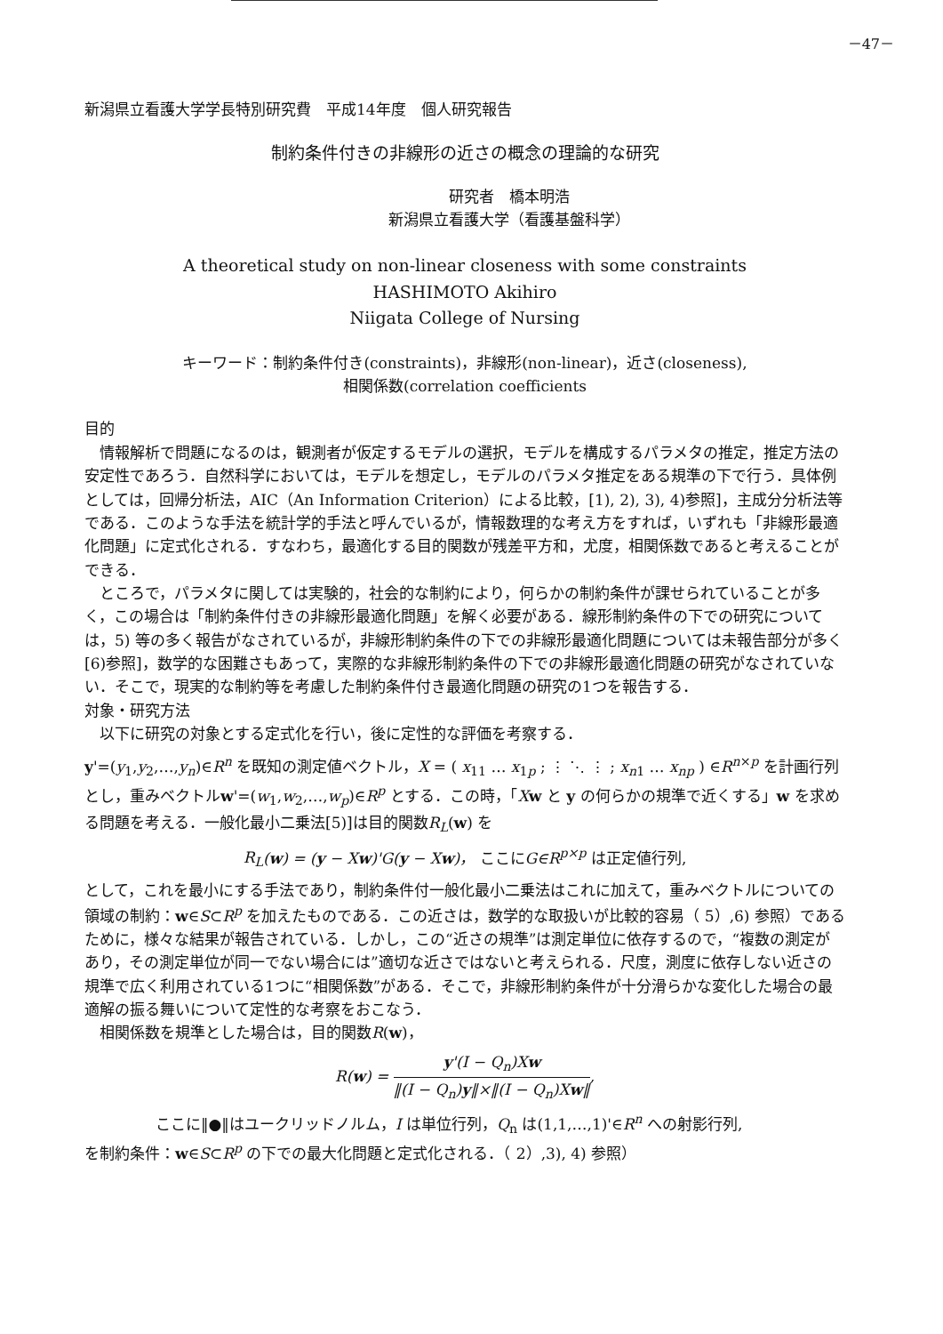－47－
新潟県立看護大学学長特別研究費　平成14年度　個人研究報告
制約条件付きの非線形の近さの概念の理論的な研究
研究者　橋本明浩
新潟県立看護大学（看護基盤科学）
A theoretical study on non-linear closeness with some constraints
HASHIMOTO Akihiro
Niigata College of Nursing
キーワード：制約条件付き(constraints)，非線形(non-linear)，近さ(closeness),
相関係数(correlation coefficients
目的
情報解析で問題になるのは，観測者が仮定するモデルの選択，モデルを構成するパラメタの推定，推定方法の安定性であろう．自然科学においては，モデルを想定し，モデルのパラメタ推定をある規準の下で行う．具体例としては，回帰分析法，AIC（An Information Criterion）による比較，[1), 2), 3), 4)参照]，主成分分析法等である．このような手法を統計学的手法と呼んでいるが，情報数理的な考え方をすれば，いずれも「非線形最適化問題」に定式化される．すなわち，最適化する目的関数が残差平方和，尤度，相関係数であると考えることができる．
ところで，パラメタに関しては実験的，社会的な制約により，何らかの制約条件が課せられていることが多く，この場合は「制約条件付きの非線形最適化問題」を解く必要がある．線形制約条件の下での研究については，5) 等の多く報告がなされているが，非線形制約条件の下での非線形最適化問題については未報告部分が多く[6)参照]，数学的な困難さもあって，実際的な非線形制約条件の下での非線形最適化問題の研究がなされていない．そこで，現実的な制約等を考慮した制約条件付き最適化問題の研究の1つを報告する．
対象・研究方法
以下に研究の対象とする定式化を行い，後に定性的な評価を考察する．
y'=(y<sub>1</sub>,y<sub>2</sub>,…,y<sub>n</sub>)∈R<sup>n</sup> を既知の測定値ベクトル，X = ( x<sub>11</sub> … x<sub>1p</sub> ; ⋮ ⋱ ⋮ ; x<sub>n1</sub> … x<sub>np</sub> ) ∈R<sup>n×p</sup> を計画行列とし，重みベクトルw'=(w<sub>1</sub>,w<sub>2</sub>,…,w<sub>p</sub>)∈R<sup>p</sup> とする．この時，「Xw と y の何らかの規準で近くする」w を求める問題を考える．一般化最小二乗法[5)]は目的関数R<sub>L</sub>(w) を
R<sub>L</sub>(w) = (y − Xw)'G(y − Xw)， ここに G∈R<sup>p×p</sup> は正定値行列,
として，これを最小にする手法であり，制約条件付一般化最小二乗法はこれに加えて，重みベクトルについての領域の制約：w∈S⊂R<sup>p</sup> を加えたものである．この近さは，数学的な取扱いが比較的容易（ 5）,6) 参照）であるために，様々な結果が報告されている．しかし，この“近さの規準”は測定単位に依存するので，“複数の測定があり，その測定単位が同一でない場合には”適切な近さではないと考えられる．尺度，測度に依存しない近さの規準で広く利用されている1つに“相関係数”がある．そこで，非線形制約条件が十分滑らかな変化した場合の最適解の振る舞いについて定性的な考察をおこなう．
相関係数を規準とした場合は，目的関数R(w)，
R(w) = y'(I − Q<sub>n</sub>)Xw ‖(I − Q<sub>n</sub>)y‖×‖(I − Q<sub>n</sub>)Xw‖,
ここに‖●‖はユークリッドノルム，I は単位行列，Q<sub>n</sub> は(1,1,…,1)'∈R<sup>n</sup> への射影行列,
を制約条件：w∈S⊂R<sup>p</sup> の下での最大化問題と定式化される．（ 2）,3), 4) 参照）